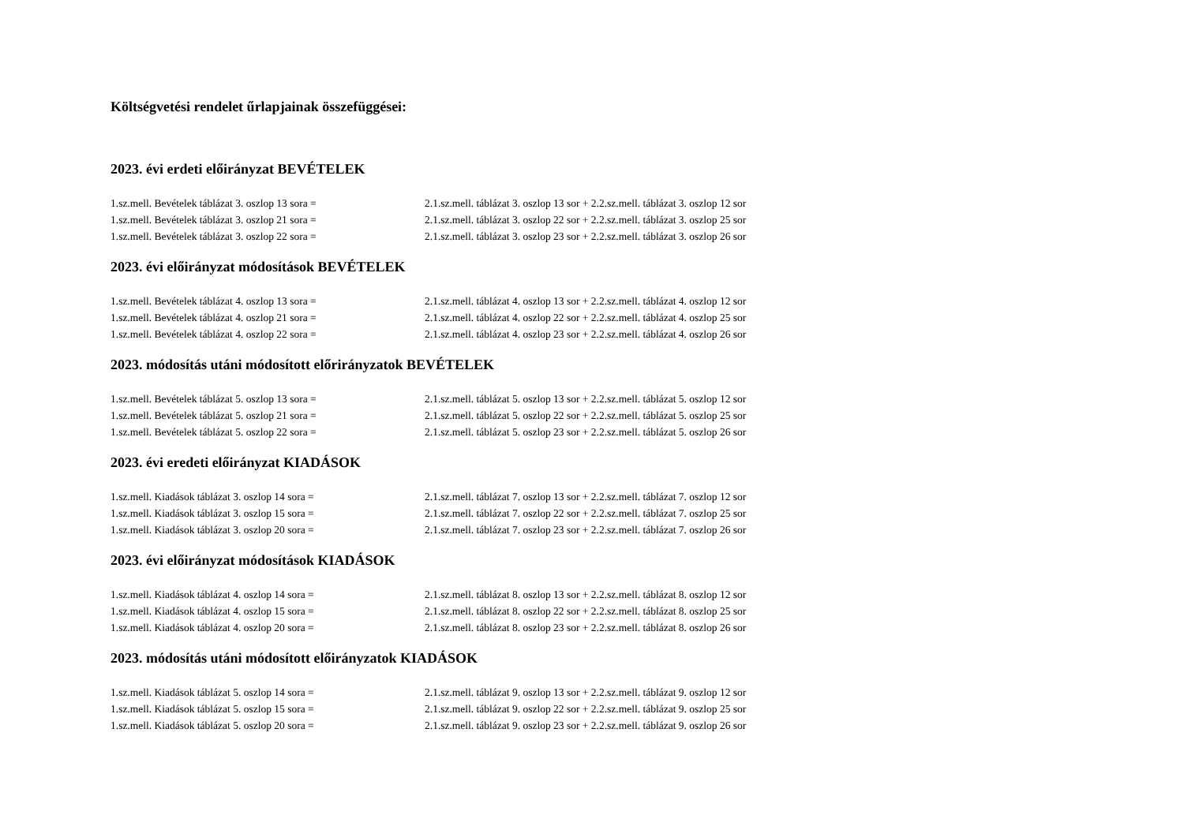Költségvetési rendelet űrlapjainak összefüggései:
2023. évi erdeti előirányzat BEVÉTELEK
| 1.sz.mell. Bevételek táblázat 3. oszlop 13 sora = | 2.1.sz.mell. táblázat 3. oszlop 13 sor + 2.2.sz.mell. táblázat 3. oszlop 12 sor |
| 1.sz.mell. Bevételek táblázat 3. oszlop 21 sora = | 2.1.sz.mell. táblázat 3. oszlop 22 sor + 2.2.sz.mell. táblázat 3. oszlop 25 sor |
| 1.sz.mell. Bevételek táblázat 3. oszlop 22 sora = | 2.1.sz.mell. táblázat 3. oszlop 23 sor + 2.2.sz.mell. táblázat 3. oszlop 26 sor |
2023. évi előirányzat módosítások BEVÉTELEK
| 1.sz.mell. Bevételek táblázat 4. oszlop 13 sora = | 2.1.sz.mell. táblázat 4. oszlop 13 sor + 2.2.sz.mell. táblázat 4. oszlop 12 sor |
| 1.sz.mell. Bevételek táblázat 4. oszlop 21 sora = | 2.1.sz.mell. táblázat 4. oszlop 22 sor + 2.2.sz.mell. táblázat 4. oszlop 25 sor |
| 1.sz.mell. Bevételek táblázat 4. oszlop 22 sora = | 2.1.sz.mell. táblázat 4. oszlop 23 sor + 2.2.sz.mell. táblázat 4. oszlop 26 sor |
2023. módosítás utáni módosított előrirányzatok BEVÉTELEK
| 1.sz.mell. Bevételek táblázat 5. oszlop 13 sora = | 2.1.sz.mell. táblázat 5. oszlop 13 sor + 2.2.sz.mell. táblázat 5. oszlop 12 sor |
| 1.sz.mell. Bevételek táblázat 5. oszlop 21 sora = | 2.1.sz.mell. táblázat 5. oszlop 22 sor + 2.2.sz.mell. táblázat 5. oszlop 25 sor |
| 1.sz.mell. Bevételek táblázat 5. oszlop 22 sora = | 2.1.sz.mell. táblázat 5. oszlop 23 sor + 2.2.sz.mell. táblázat 5. oszlop 26 sor |
2023. évi eredeti előirányzat KIADÁSOK
| 1.sz.mell. Kiadások táblázat 3. oszlop 14 sora = | 2.1.sz.mell. táblázat 7. oszlop 13 sor + 2.2.sz.mell. táblázat 7. oszlop 12 sor |
| 1.sz.mell. Kiadások táblázat 3. oszlop 15 sora = | 2.1.sz.mell. táblázat 7. oszlop 22 sor + 2.2.sz.mell. táblázat 7. oszlop 25 sor |
| 1.sz.mell. Kiadások táblázat 3. oszlop 20 sora = | 2.1.sz.mell. táblázat 7. oszlop 23 sor + 2.2.sz.mell. táblázat 7. oszlop 26 sor |
2023. évi előirányzat módosítások KIADÁSOK
| 1.sz.mell. Kiadások táblázat 4. oszlop 14 sora = | 2.1.sz.mell. táblázat 8. oszlop 13 sor + 2.2.sz.mell. táblázat 8. oszlop 12 sor |
| 1.sz.mell. Kiadások táblázat 4. oszlop 15 sora = | 2.1.sz.mell. táblázat 8. oszlop 22 sor + 2.2.sz.mell. táblázat 8. oszlop 25 sor |
| 1.sz.mell. Kiadások táblázat 4. oszlop 20 sora = | 2.1.sz.mell. táblázat 8. oszlop 23 sor + 2.2.sz.mell. táblázat 8. oszlop 26 sor |
2023. módosítás utáni módosított előirányzatok KIADÁSOK
| 1.sz.mell. Kiadások táblázat 5. oszlop 14 sora = | 2.1.sz.mell. táblázat 9. oszlop 13 sor + 2.2.sz.mell. táblázat 9. oszlop 12 sor |
| 1.sz.mell. Kiadások táblázat 5. oszlop 15 sora = | 2.1.sz.mell. táblázat 9. oszlop 22 sor + 2.2.sz.mell. táblázat 9. oszlop 25 sor |
| 1.sz.mell. Kiadások táblázat 5. oszlop 20 sora = | 2.1.sz.mell. táblázat 9. oszlop 23 sor + 2.2.sz.mell. táblázat 9. oszlop 26 sor |